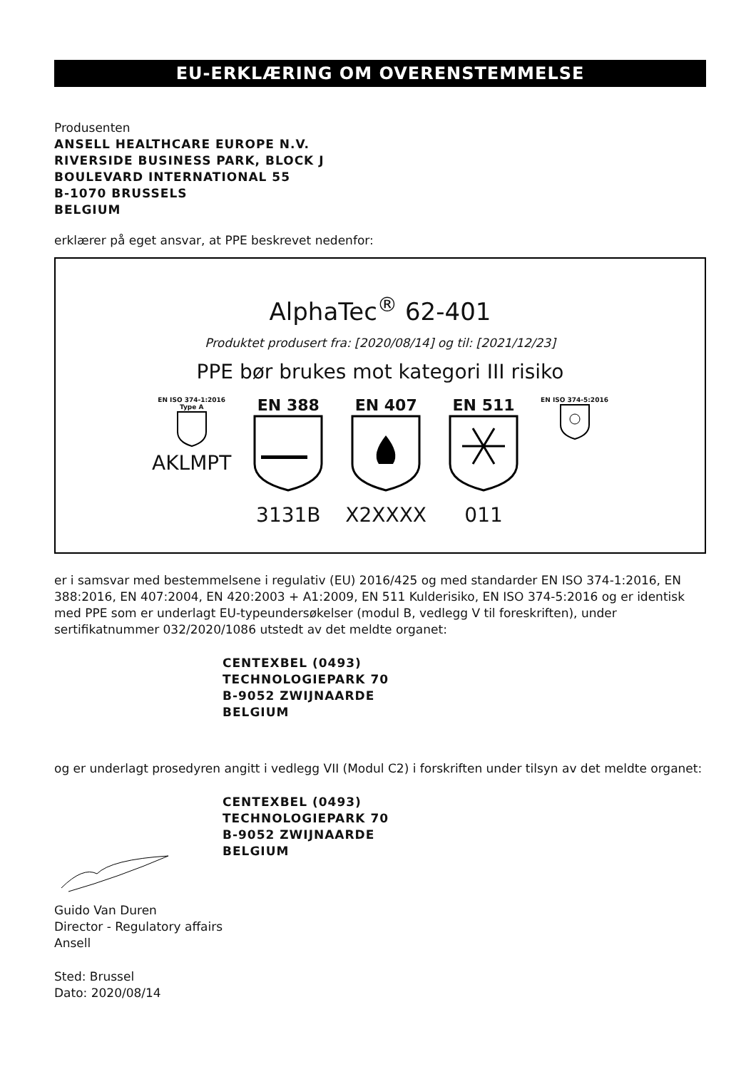EU-ERKLÆRING OM OVERENSTEMMELSE
Produsenten
ANSELL HEALTHCARE EUROPE N.V.
RIVERSIDE BUSINESS PARK, BLOCK J
BOULEVARD INTERNATIONAL 55
B-1070 BRUSSELS
BELGIUM
erklærer på eget ansvar, at PPE beskrevet nedenfor:
AlphaTec<sup>®</sup> 62-401
Produktet produsert fra: [2020/08/14] og til: [2021/12/23]
PPE bør brukes mot kategori III risiko
EN ISO 374-1:2016
Type A
AKLMPT
EN 388
3131B
EN 407
X2XXXX
EN 511
011
EN ISO 374-5:2016
er i samsvar med bestemmelsene i regulativ (EU) 2016/425 og med standarder EN ISO 374-1:2016, EN 388:2016, EN 407:2004, EN 420:2003 + A1:2009, EN 511 Kulderisiko, EN ISO 374-5:2016 og er identisk med PPE som er underlagt EU-typeundersøkelser (modul B, vedlegg V til foreskriften), under sertifikatnummer 032/2020/1086 utstedt av det meldte organet:
CENTEXBEL (0493)
TECHNOLOGIEPARK 70
B-9052 ZWIJNAARDE
BELGIUM
og er underlagt prosedyren angitt i vedlegg VII (Modul C2) i forskriften under tilsyn av det meldte organet:
CENTEXBEL (0493)
TECHNOLOGIEPARK 70
B-9052 ZWIJNAARDE
BELGIUM
Guido Van Duren
Director - Regulatory affairs
Ansell
Sted: Brussel
Dato: 2020/08/14